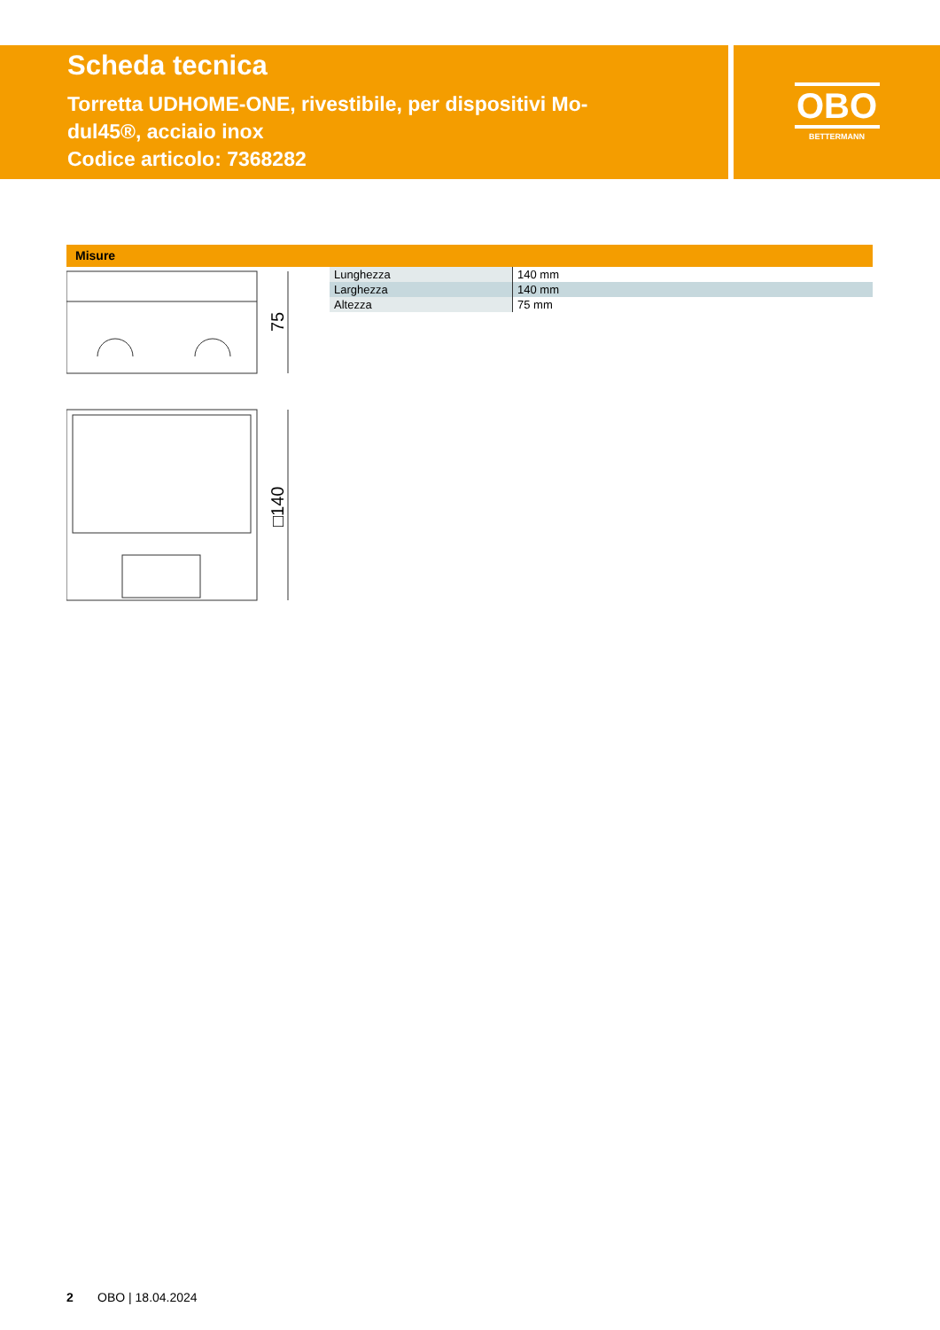Scheda tecnica
Torretta UDHOME-ONE, rivestibile, per dispositivi Mo-
dul45®, acciaio inox
Codice articolo: 7368282
OBO
BETTERMANN
Misure
75
□140
| Lunghezza | 140 mm |
| Larghezza | 140 mm |
| Altezza | 75 mm |
2 OBO | 18.04.2024